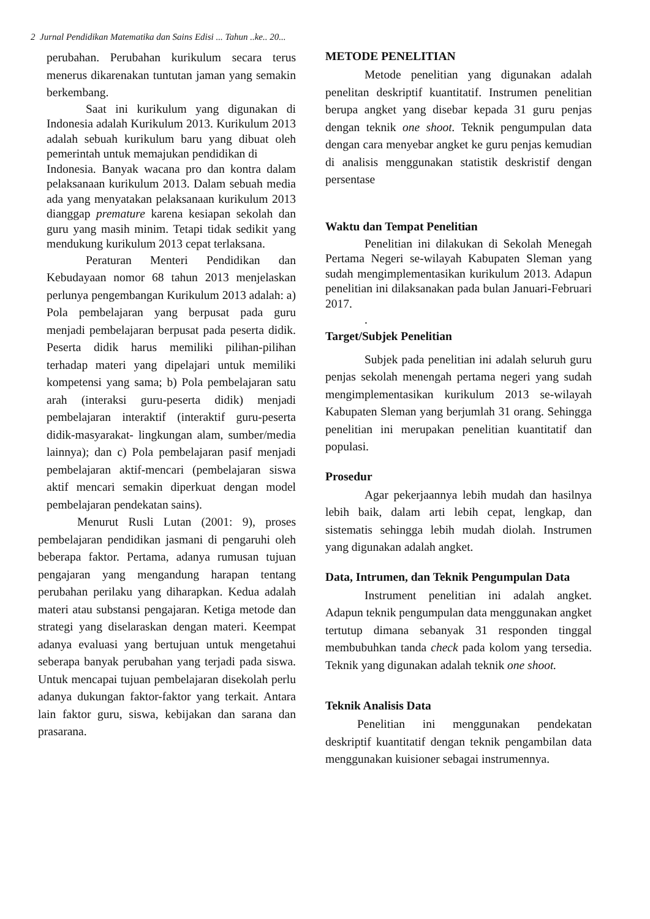2 Jurnal Pendidikan Matematika dan Sains Edisi ... Tahun ..ke.. 20...
perubahan. Perubahan kurikulum secara terus menerus dikarenakan tuntutan jaman yang semakin berkembang.
Saat ini kurikulum yang digunakan di Indonesia adalah Kurikulum 2013. Kurikulum 2013 adalah sebuah kurikulum baru yang dibuat oleh pemerintah untuk memajukan pendidikan di
Indonesia. Banyak wacana pro dan kontra dalam pelaksanaan kurikulum 2013. Dalam sebuah media ada yang menyatakan pelaksanaan kurikulum 2013 dianggap premature karena kesiapan sekolah dan guru yang masih minim. Tetapi tidak sedikit yang mendukung kurikulum 2013 cepat terlaksana.
Peraturan Menteri Pendidikan dan Kebudayaan nomor 68 tahun 2013 menjelaskan perlunya pengembangan Kurikulum 2013 adalah: a) Pola pembelajaran yang berpusat pada guru menjadi pembelajaran berpusat pada peserta didik. Peserta didik harus memiliki pilihan-pilihan terhadap materi yang dipelajari untuk memiliki kompetensi yang sama; b) Pola pembelajaran satu arah (interaksi guru-peserta didik) menjadi pembelajaran interaktif (interaktif guru-peserta didik-masyarakat- lingkungan alam, sumber/media lainnya); dan c) Pola pembelajaran pasif menjadi pembelajaran aktif-mencari (pembelajaran siswa aktif mencari semakin diperkuat dengan model pembelajaran pendekatan sains).
Menurut Rusli Lutan (2001: 9), proses pembelajaran pendidikan jasmani di pengaruhi oleh beberapa faktor. Pertama, adanya rumusan tujuan pengajaran yang mengandung harapan tentang perubahan perilaku yang diharapkan. Kedua adalah materi atau substansi pengajaran. Ketiga metode dan strategi yang diselaraskan dengan materi. Keempat adanya evaluasi yang bertujuan untuk mengetahui seberapa banyak perubahan yang terjadi pada siswa. Untuk mencapai tujuan pembelajaran disekolah perlu adanya dukungan faktor-faktor yang terkait. Antara lain faktor guru, siswa, kebijakan dan sarana dan prasarana.
METODE PENELITIAN
Metode penelitian yang digunakan adalah penelitan deskriptif kuantitatif. Instrumen penelitian berupa angket yang disebar kepada 31 guru penjas dengan teknik one shoot. Teknik pengumpulan data dengan cara menyebar angket ke guru penjas kemudian di analisis menggunakan statistik deskristif dengan persentase
Waktu dan Tempat Penelitian
Penelitian ini dilakukan di Sekolah Menegah Pertama Negeri se-wilayah Kabupaten Sleman yang sudah mengimplementasikan kurikulum 2013. Adapun penelitian ini dilaksanakan pada bulan Januari-Februari 2017.
.
Target/Subjek Penelitian
Subjek pada penelitian ini adalah seluruh guru penjas sekolah menengah pertama negeri yang sudah mengimplementasikan kurikulum 2013 se-wilayah Kabupaten Sleman yang berjumlah 31 orang. Sehingga penelitian ini merupakan penelitian kuantitatif dan populasi.
Prosedur
Agar pekerjaannya lebih mudah dan hasilnya lebih baik, dalam arti lebih cepat, lengkap, dan sistematis sehingga lebih mudah diolah. Instrumen yang digunakan adalah angket.
Data, Intrumen, dan Teknik Pengumpulan Data
Instrument penelitian ini adalah angket. Adapun teknik pengumpulan data menggunakan angket tertutup dimana sebanyak 31 responden tinggal membubuhkan tanda check pada kolom yang tersedia. Teknik yang digunakan adalah teknik one shoot.
Teknik Analisis Data
Penelitian ini menggunakan pendekatan deskriptif kuantitatif dengan teknik pengambilan data menggunakan kuisioner sebagai instrumennya.